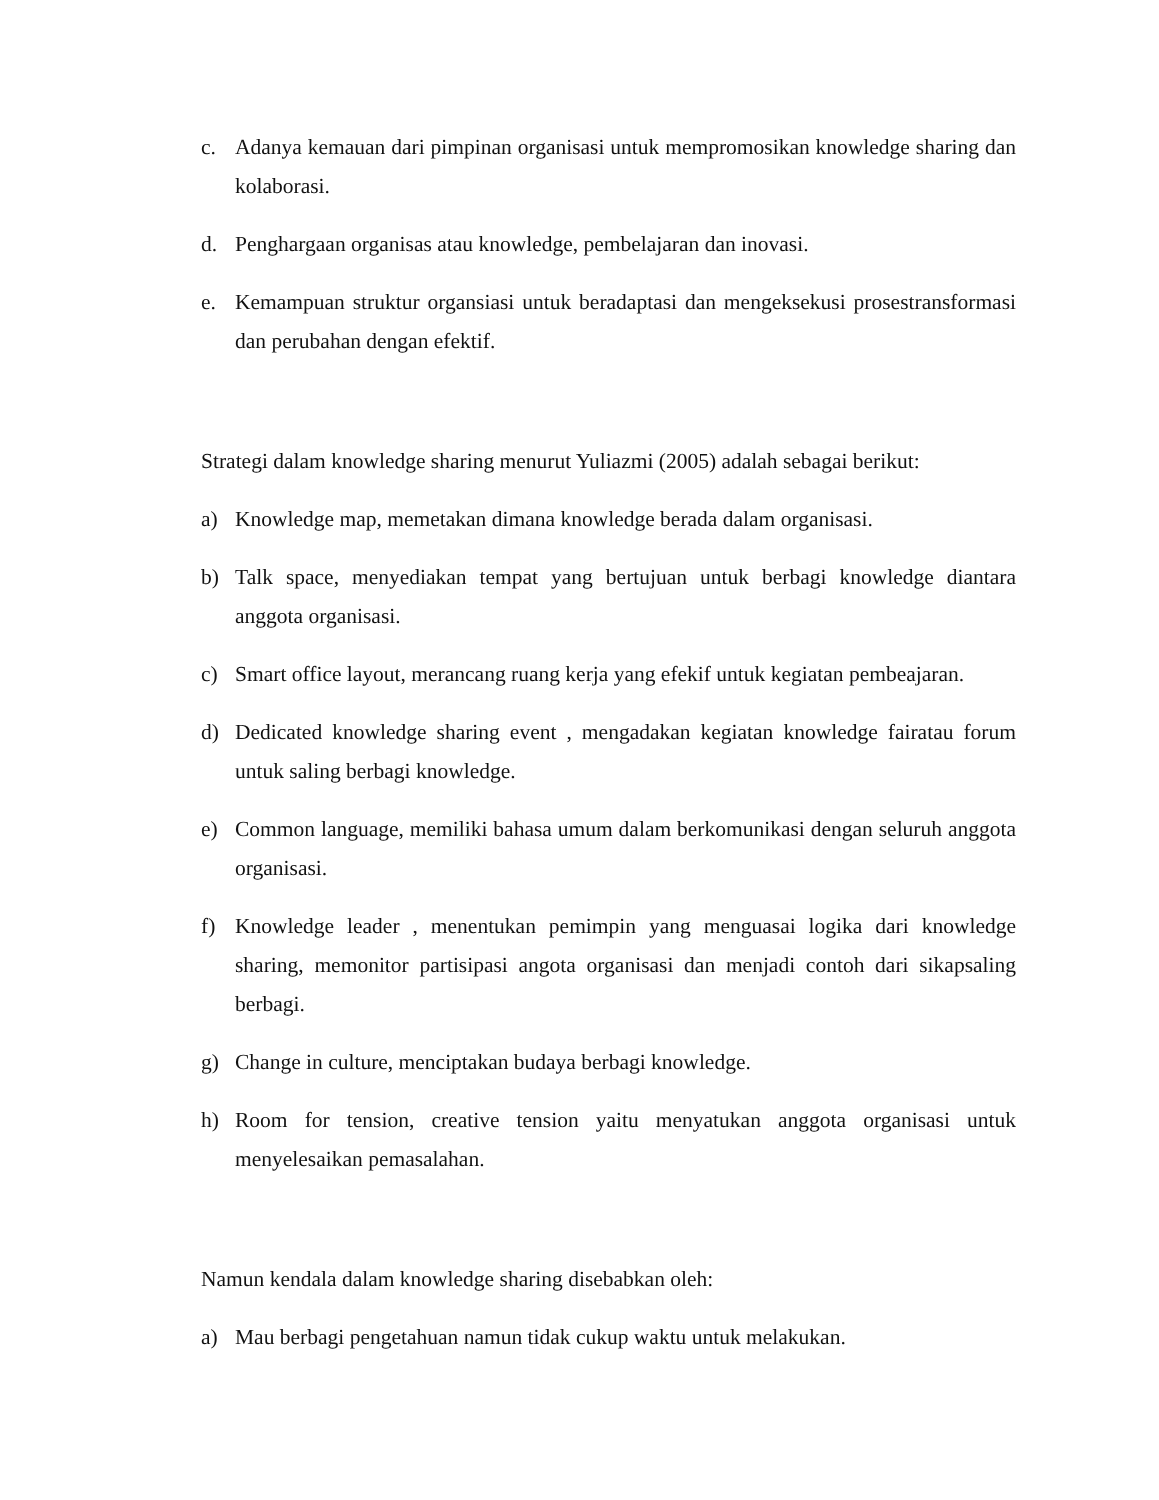c. Adanya kemauan dari pimpinan organisasi untuk mempromosikan knowledge sharing dan kolaborasi.
d. Penghargaan organisas atau knowledge, pembelajaran dan inovasi.
e. Kemampuan struktur organsiasi untuk beradaptasi dan mengeksekusi prosestransformasi dan perubahan dengan efektif.
Strategi dalam knowledge sharing menurut Yuliazmi (2005) adalah sebagai berikut:
a) Knowledge map, memetakan dimana knowledge berada dalam organisasi.
b) Talk space, menyediakan tempat yang bertujuan untuk berbagi knowledge diantara anggota organisasi.
c) Smart office layout, merancang ruang kerja yang efekif untuk kegiatan pembeajaran.
d) Dedicated knowledge sharing event , mengadakan kegiatan knowledge fairatau forum untuk saling berbagi knowledge.
e) Common language, memiliki bahasa umum dalam berkomunikasi dengan seluruh anggota organisasi.
f) Knowledge leader , menentukan pemimpin yang menguasai logika dari knowledge sharing, memonitor partisipasi angota organisasi dan menjadi contoh dari sikapsaling berbagi.
g) Change in culture, menciptakan budaya berbagi knowledge.
h) Room for tension, creative tension yaitu menyatukan anggota organisasi untuk menyelesaikan pemasalahan.
Namun kendala dalam knowledge sharing disebabkan oleh:
a) Mau berbagi pengetahuan namun tidak cukup waktu untuk melakukan.